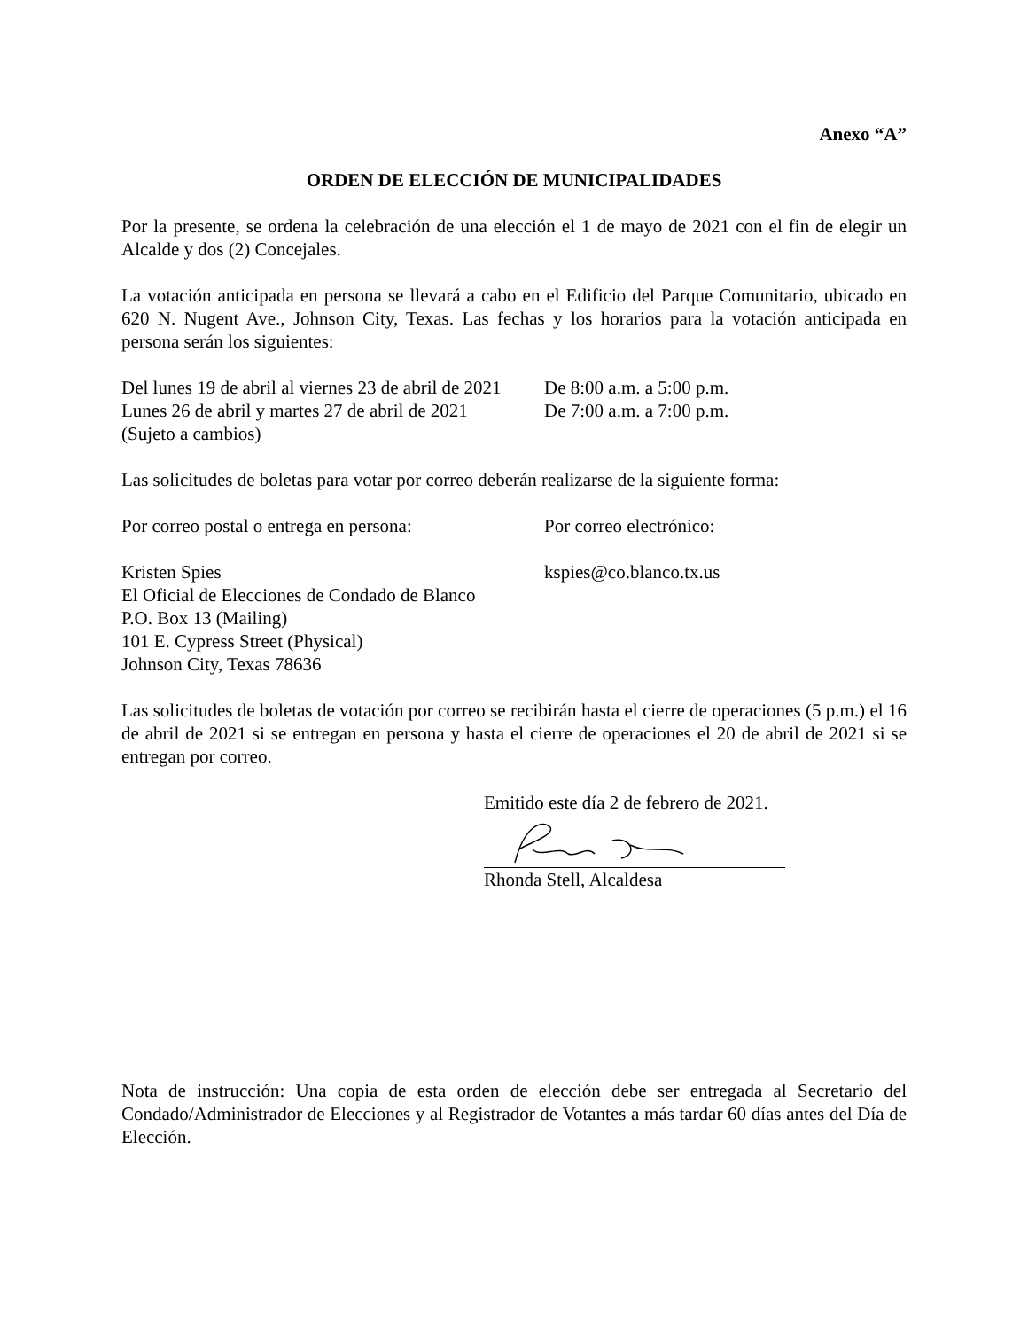Anexo “A”
ORDEN DE ELECCIÓN DE MUNICIPALIDADES
Por la presente, se ordena la celebración de una elección el 1 de mayo de 2021 con el fin de elegir un Alcalde y dos (2) Concejales.
La votación anticipada en persona se llevará a cabo en el Edificio del Parque Comunitario, ubicado en 620 N. Nugent Ave., Johnson City, Texas. Las fechas y los horarios para la votación anticipada en persona serán los siguientes:
Del lunes 19 de abril al viernes 23 de abril de 2021
De 8:00 a.m. a 5:00 p.m.
Lunes 26 de abril y martes 27 de abril de 2021
De 7:00 a.m. a 7:00 p.m.
(Sujeto a cambios)
Las solicitudes de boletas para votar por correo deberán realizarse de la siguiente forma:
Por correo postal o entrega en persona:
Por correo electrónico:
Kristen Spies
El Oficial de Elecciones de Condado de Blanco
P.O. Box 13 (Mailing)
101 E. Cypress Street (Physical)
Johnson City, Texas 78636
kspies@co.blanco.tx.us
Las solicitudes de boletas de votación por correo se recibirán hasta el cierre de operaciones (5 p.m.) el 16 de abril de 2021 si se entregan en persona y hasta el cierre de operaciones el 20 de abril de 2021 si se entregan por correo.
Emitido este día 2 de febrero de 2021.
Rhonda Stell, Alcaldesa
Nota de instrucción: Una copia de esta orden de elección debe ser entregada al Secretario del Condado/Administrador de Elecciones y al Registrador de Votantes a más tardar 60 días antes del Día de Elección.